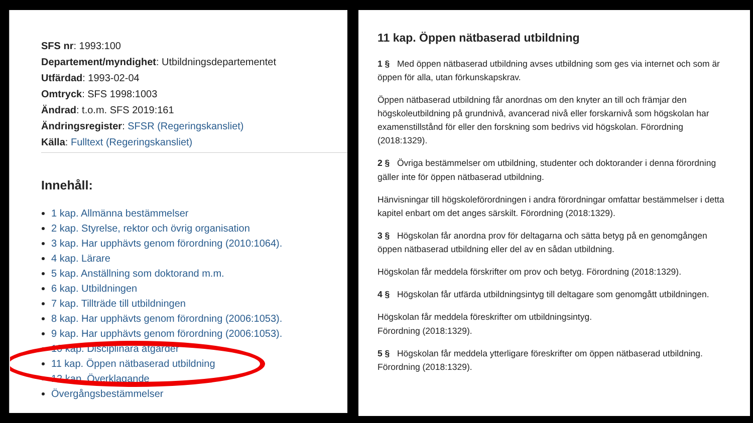SFS nr: 1993:100
Departement/myndighet: Utbildningsdepartementet
Utfärdad: 1993-02-04
Omtryck: SFS 1998:1003
Ändrad: t.o.m. SFS 2019:161
Ändringsregister: SFSR (Regeringskansliet)
Källa: Fulltext (Regeringskansliet)
Innehåll:
1 kap. Allmänna bestämmelser
2 kap. Styrelse, rektor och övrig organisation
3 kap. Har upphävts genom förordning (2010:1064).
4 kap. Lärare
5 kap. Anställning som doktorand m.m.
6 kap. Utbildningen
7 kap. Tillträde till utbildningen
8 kap. Har upphävts genom förordning (2006:1053).
9 kap. Har upphävts genom förordning (2006:1053).
10 kap. Disciplinära åtgärder
11 kap. Öppen nätbaserad utbildning
12 kap. Överklagande
Övergångsbestämmelser
11 kap. Öppen nätbaserad utbildning
1 § Med öppen nätbaserad utbildning avses utbildning som ges via internet och som är öppen för alla, utan förkunskapskrav.
Öppen nätbaserad utbildning får anordnas om den knyter an till och främjar den högskoleutbildning på grundnivå, avancerad nivå eller forskarnivå som högskolan har examenstillstånd för eller den forskning som bedrivs vid högskolan. Förordning (2018:1329).
2 § Övriga bestämmelser om utbildning, studenter och doktorander i denna förordning gäller inte för öppen nätbaserad utbildning.
Hänvisningar till högskoleförordningen i andra förordningar omfattar bestämmelser i detta kapitel enbart om det anges särskilt. Förordning (2018:1329).
3 § Högskolan får anordna prov för deltagarna och sätta betyg på en genomgången öppen nätbaserad utbildning eller del av en sådan utbildning.
Högskolan får meddela förskrifter om prov och betyg. Förordning (2018:1329).
4 § Högskolan får utfärda utbildningsintyg till deltagare som genomgått utbildningen.
Högskolan får meddela föreskrifter om utbildningsintyg.
Förordning (2018:1329).
5 § Högskolan får meddela ytterligare föreskrifter om öppen nätbaserad utbildning. Förordning (2018:1329).